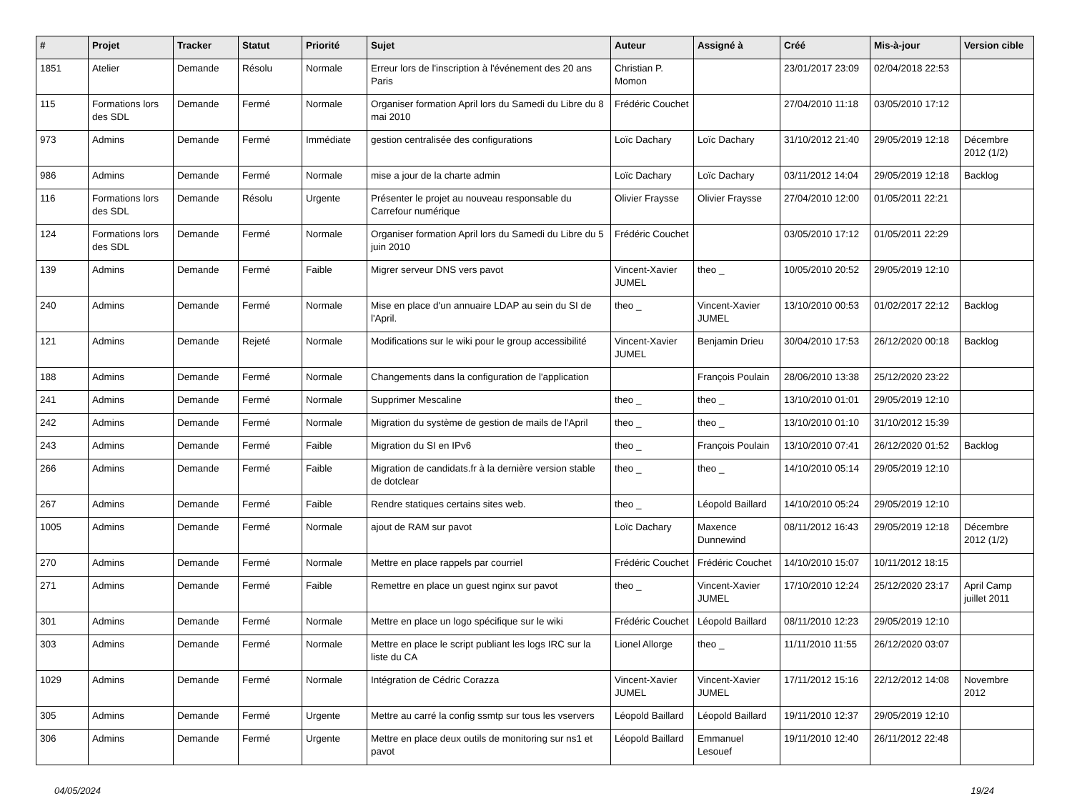| # | Projet | Tracker | Statut | Priorité | Sujet | Auteur | Assigné à | Créé | Mis-à-jour | Version cible |
| --- | --- | --- | --- | --- | --- | --- | --- | --- | --- | --- |
| 1851 | Atelier | Demande | Résolu | Normale | Erreur lors de l'inscription à l'événement des 20 ans Paris | Christian P. Momon | | 23/01/2017 23:09 | 02/04/2018 22:53 | |
| 115 | Formations lors des SDL | Demande | Fermé | Normale | Organiser formation April lors du Samedi du Libre du 8 mai 2010 | Frédéric Couchet | | 27/04/2010 11:18 | 03/05/2010 17:12 | |
| 973 | Admins | Demande | Fermé | Immédiate | gestion centralisée des configurations | Loïc Dachary | Loïc Dachary | 31/10/2012 21:40 | 29/05/2019 12:18 | Décembre 2012 (1/2) |
| 986 | Admins | Demande | Fermé | Normale | mise a jour de la charte admin | Loïc Dachary | Loïc Dachary | 03/11/2012 14:04 | 29/05/2019 12:18 | Backlog |
| 116 | Formations lors des SDL | Demande | Résolu | Urgente | Présenter le projet au nouveau responsable du Carrefour numérique | Olivier Fraysse | Olivier Fraysse | 27/04/2010 12:00 | 01/05/2011 22:21 | |
| 124 | Formations lors des SDL | Demande | Fermé | Normale | Organiser formation April lors du Samedi du Libre du 5 juin 2010 | Frédéric Couchet | | 03/05/2010 17:12 | 01/05/2011 22:29 | |
| 139 | Admins | Demande | Fermé | Faible | Migrer serveur DNS vers pavot | Vincent-Xavier JUMEL | theo _ | 10/05/2010 20:52 | 29/05/2019 12:10 | |
| 240 | Admins | Demande | Fermé | Normale | Mise en place d'un annuaire LDAP au sein du SI de l'April. | theo _ | Vincent-Xavier JUMEL | 13/10/2010 00:53 | 01/02/2017 22:12 | Backlog |
| 121 | Admins | Demande | Rejeté | Normale | Modifications sur le wiki pour le group accessibilité | Vincent-Xavier JUMEL | Benjamin Drieu | 30/04/2010 17:53 | 26/12/2020 00:18 | Backlog |
| 188 | Admins | Demande | Fermé | Normale | Changements dans la configuration de l'application | | François Poulain | 28/06/2010 13:38 | 25/12/2020 23:22 | |
| 241 | Admins | Demande | Fermé | Normale | Supprimer Mescaline | theo _ | theo _ | 13/10/2010 01:01 | 29/05/2019 12:10 | |
| 242 | Admins | Demande | Fermé | Normale | Migration du système de gestion de mails de l'April | theo _ | theo _ | 13/10/2010 01:10 | 31/10/2012 15:39 | |
| 243 | Admins | Demande | Fermé | Faible | Migration du SI en IPv6 | theo _ | François Poulain | 13/10/2010 07:41 | 26/12/2020 01:52 | Backlog |
| 266 | Admins | Demande | Fermé | Faible | Migration de candidats.fr à la dernière version stable de dotclear | theo _ | theo _ | 14/10/2010 05:14 | 29/05/2019 12:10 | |
| 267 | Admins | Demande | Fermé | Faible | Rendre statiques certains sites web. | theo _ | Léopold Baillard | 14/10/2010 05:24 | 29/05/2019 12:10 | |
| 1005 | Admins | Demande | Fermé | Normale | ajout de RAM sur pavot | Loïc Dachary | Maxence Dunnewind | 08/11/2012 16:43 | 29/05/2019 12:18 | Décembre 2012 (1/2) |
| 270 | Admins | Demande | Fermé | Normale | Mettre en place rappels par courriel | Frédéric Couchet | Frédéric Couchet | 14/10/2010 15:07 | 10/11/2012 18:15 | |
| 271 | Admins | Demande | Fermé | Faible | Remettre en place un guest nginx sur pavot | theo _ | Vincent-Xavier JUMEL | 17/10/2010 12:24 | 25/12/2020 23:17 | April Camp juillet 2011 |
| 301 | Admins | Demande | Fermé | Normale | Mettre en place un logo spécifique sur le wiki | Frédéric Couchet | Léopold Baillard | 08/11/2010 12:23 | 29/05/2019 12:10 | |
| 303 | Admins | Demande | Fermé | Normale | Mettre en place le script publiant les logs IRC sur la liste du CA | Lionel Allorge | theo _ | 11/11/2010 11:55 | 26/12/2020 03:07 | |
| 1029 | Admins | Demande | Fermé | Normale | Intégration de Cédric Corazza | Vincent-Xavier JUMEL | Vincent-Xavier JUMEL | 17/11/2012 15:16 | 22/12/2012 14:08 | Novembre 2012 |
| 305 | Admins | Demande | Fermé | Urgente | Mettre au carré la config ssmtp sur tous les vservers | Léopold Baillard | Léopold Baillard | 19/11/2010 12:37 | 29/05/2019 12:10 | |
| 306 | Admins | Demande | Fermé | Urgente | Mettre en place deux outils de monitoring sur ns1 et pavot | Léopold Baillard | Emmanuel Lesouef | 19/11/2010 12:40 | 26/11/2012 22:48 | |
04/05/2024 19/24